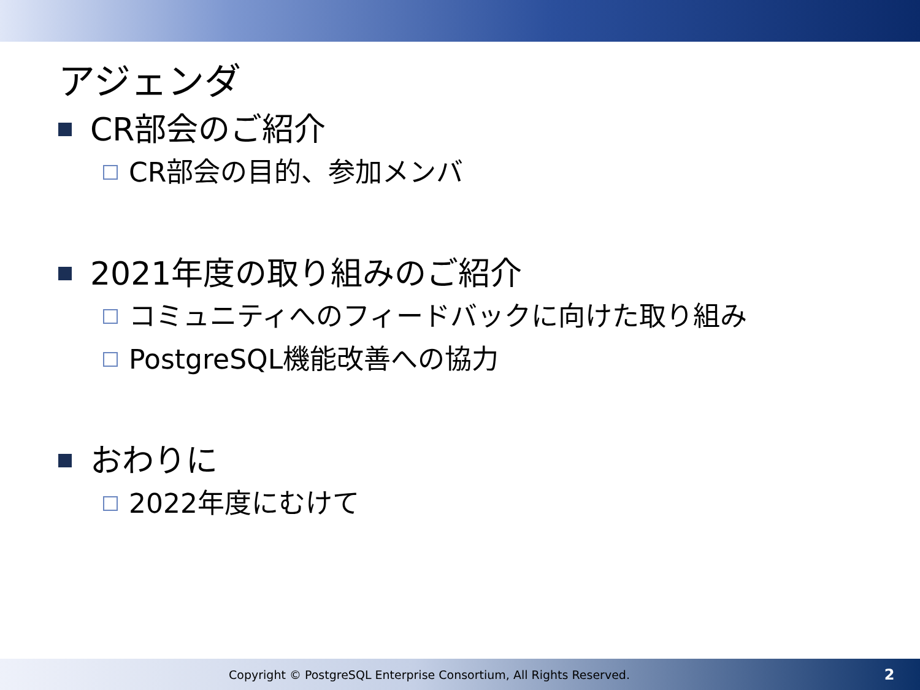アジェンダ
CR部会のご紹介
CR部会の目的、参加メンバ
2021年度の取り組みのご紹介
コミュニティへのフィードバックに向けた取り組み
PostgreSQL機能改善への協力
おわりに
2022年度にむけて
Copyright © PostgreSQL Enterprise Consortium, All Rights Reserved. 2